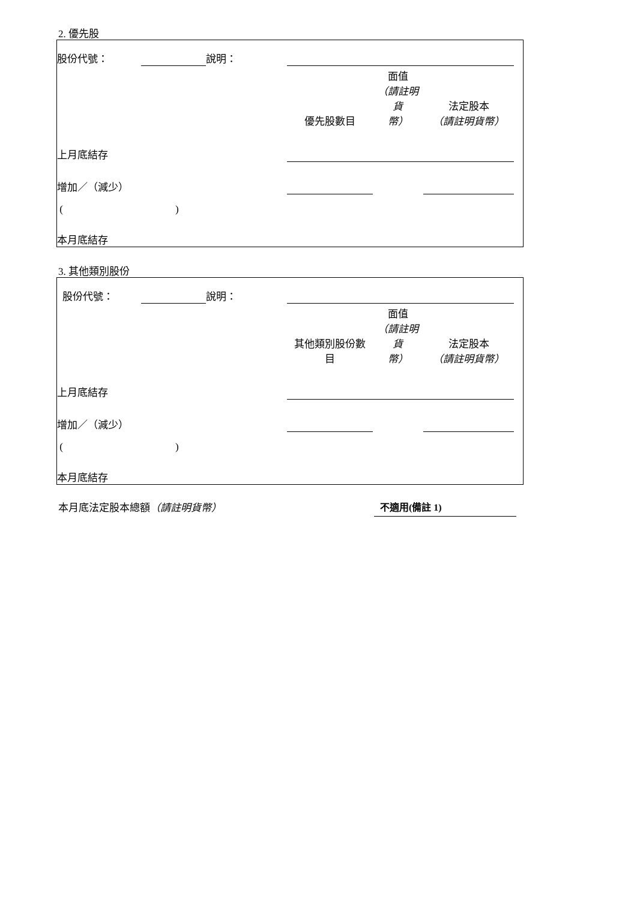2. 優先股
| 股份代號： | | 說明： | | | | |
| | | | 優先股數目 | 面值 （請註明貨 幣） | 法定股本 （請註明貨幣） | |
| 上月底結存 | | | | | | |
| 增加／（減少） | | | | | | |
| ( ) | | | | | | |
| 本月底結存 | | | | | | |
3. 其他類別股份
| 股份代號： | | 說明： | | | | |
| | | | 其他類別股份數 目 | 面值 （請註明貨 幣） | 法定股本 （請註明貨幣） | |
| 上月底結存 | | | | | | |
| 增加／（減少） | | | | | | |
| ( ) | | | | | | |
| 本月底結存 | | | | | | |
本月底法定股本總額（請註明貨幣） 不適用(備註 1)